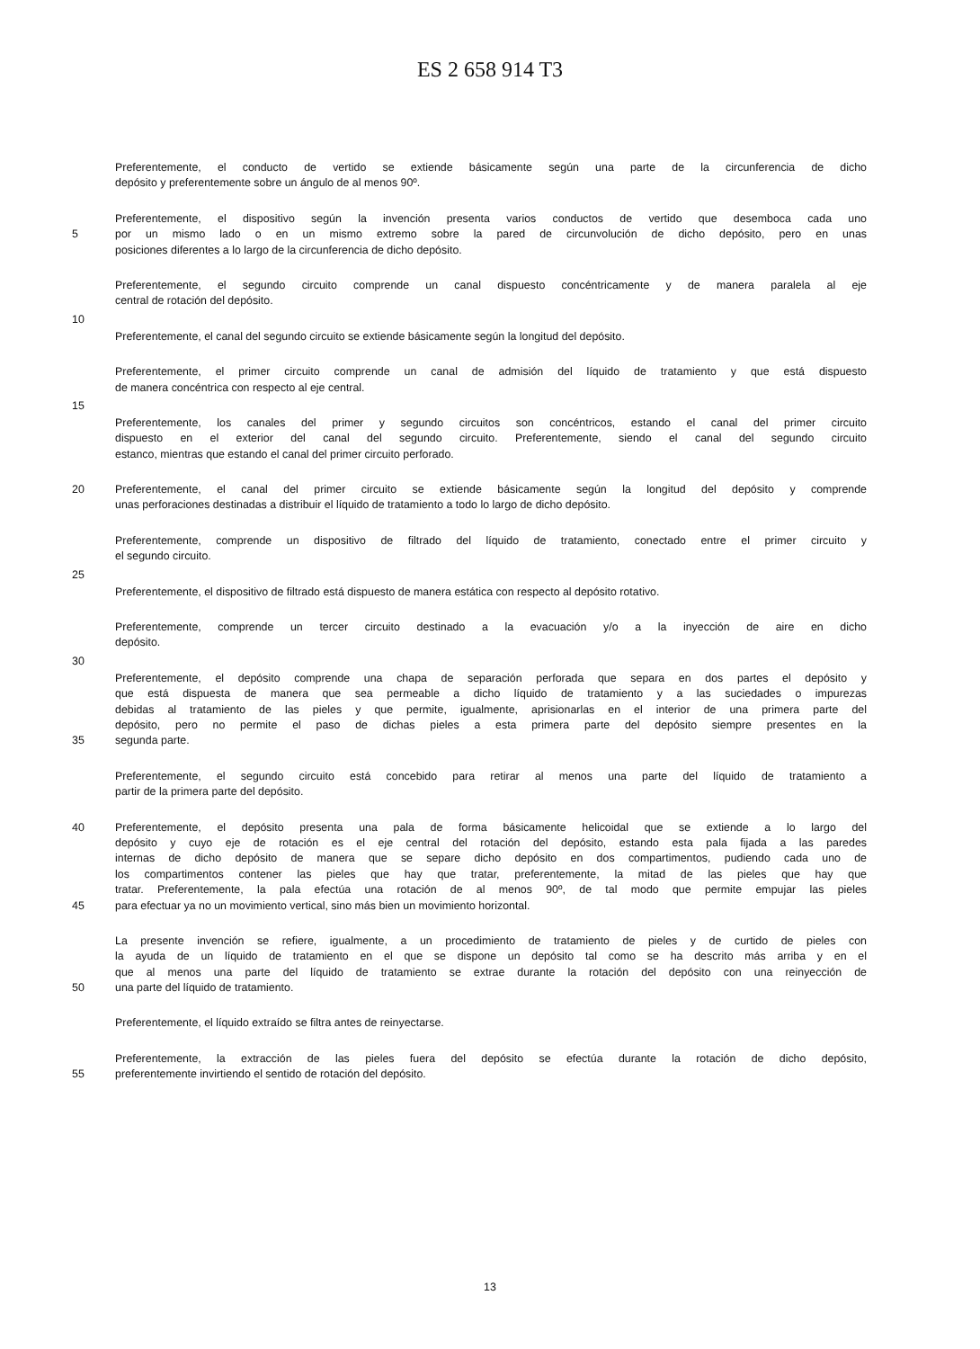ES 2 658 914 T3
Preferentemente, el conducto de vertido se extiende básicamente según una parte de la circunferencia de dicho
depósito y preferentemente sobre un ángulo de al menos 90º.
Preferentemente, el dispositivo según la invención presenta varios conductos de vertido que desemboca cada uno
5 por un mismo lado o en un mismo extremo sobre la pared de circunvolución de dicho depósito, pero en unas
posiciones diferentes a lo largo de la circunferencia de dicho depósito.
Preferentemente, el segundo circuito comprende un canal dispuesto concéntricamente y de manera paralela al eje
central de rotación del depósito.
10
Preferentemente, el canal del segundo circuito se extiende básicamente según la longitud del depósito.
Preferentemente, el primer circuito comprende un canal de admisión del líquido de tratamiento y que está dispuesto
de manera concéntrica con respecto al eje central.
15
Preferentemente, los canales del primer y segundo circuitos son concéntricos, estando el canal del primer circuito
dispuesto en el exterior del canal del segundo circuito. Preferentemente, siendo el canal del segundo circuito
estanco, mientras que estando el canal del primer circuito perforado.
20 Preferentemente, el canal del primer circuito se extiende básicamente según la longitud del depósito y comprende
unas perforaciones destinadas a distribuir el líquido de tratamiento a todo lo largo de dicho depósito.
Preferentemente, comprende un dispositivo de filtrado del líquido de tratamiento, conectado entre el primer circuito y
el segundo circuito.
25
Preferentemente, el dispositivo de filtrado está dispuesto de manera estática con respecto al depósito rotativo.
Preferentemente, comprende un tercer circuito destinado a la evacuación y/o a la inyección de aire en dicho
depósito.
30
Preferentemente, el depósito comprende una chapa de separación perforada que separa en dos partes el depósito y
que está dispuesta de manera que sea permeable a dicho líquido de tratamiento y a las suciedades o impurezas
debidas al tratamiento de las pieles y que permite, igualmente, aprisionarlas en el interior de una primera parte del
depósito, pero no permite el paso de dichas pieles a esta primera parte del depósito siempre presentes en la
35 segunda parte.
Preferentemente, el segundo circuito está concebido para retirar al menos una parte del líquido de tratamiento a
partir de la primera parte del depósito.
40 Preferentemente, el depósito presenta una pala de forma básicamente helicoidal que se extiende a lo largo del
depósito y cuyo eje de rotación es el eje central del rotación del depósito, estando esta pala fijada a las paredes
internas de dicho depósito de manera que se separe dicho depósito en dos compartimentos, pudiendo cada uno de
los compartimentos contener las pieles que hay que tratar, preferentemente, la mitad de las pieles que hay que
tratar. Preferentemente, la pala efectúa una rotación de al menos 90º, de tal modo que permite empujar las pieles
45 para efectuar ya no un movimiento vertical, sino más bien un movimiento horizontal.
La presente invención se refiere, igualmente, a un procedimiento de tratamiento de pieles y de curtido de pieles con
la ayuda de un líquido de tratamiento en el que se dispone un depósito tal como se ha descrito más arriba y en el
que al menos una parte del líquido de tratamiento se extrae durante la rotación del depósito con una reinyección de
50 una parte del líquido de tratamiento.
Preferentemente, el líquido extraído se filtra antes de reinyectarse.
Preferentemente, la extracción de las pieles fuera del depósito se efectúa durante la rotación de dicho depósito,
55 preferentemente invirtiendo el sentido de rotación del depósito.
13